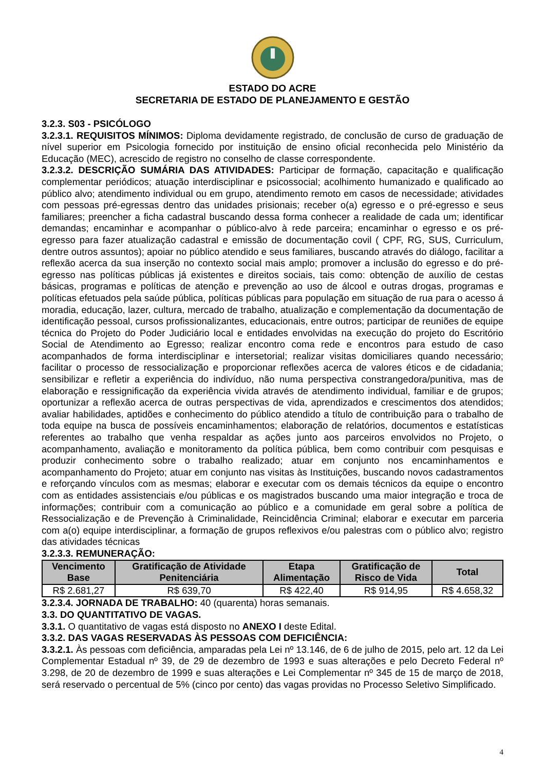ESTADO DO ACRE
SECRETARIA DE ESTADO DE PLANEJAMENTO E GESTÃO
3.2.3. S03 - PSICÓLOGO
3.2.3.1. REQUISITOS MÍNIMOS: Diploma devidamente registrado, de conclusão de curso de graduação de nível superior em Psicologia fornecido por instituição de ensino oficial reconhecida pelo Ministério da Educação (MEC), acrescido de registro no conselho de classe correspondente.
3.2.3.2. DESCRIÇÃO SUMÁRIA DAS ATIVIDADES: Participar de formação, capacitação e qualificação complementar periódicos; atuação interdisciplinar e psicossocial; acolhimento humanizado e qualificado ao público alvo; atendimento individual ou em grupo, atendimento remoto em casos de necessidade; atividades com pessoas pré-egressas dentro das unidades prisionais; receber o(a) egresso e o pré-egresso e seus familiares; preencher a ficha cadastral buscando dessa forma conhecer a realidade de cada um; identificar demandas; encaminhar e acompanhar o público-alvo à rede parceira; encaminhar o egresso e os pré-egresso para fazer atualização cadastral e emissão de documentação covil ( CPF, RG, SUS, Curriculum, dentre outros assuntos); apoiar no público atendido e seus familiares, buscando através do diálogo, facilitar a reflexão acerca da sua inserção no contexto social mais amplo; promover a inclusão do egresso e do pré-egresso nas políticas públicas já existentes e direitos sociais, tais como: obtenção de auxílio de cestas básicas, programas e políticas de atenção e prevenção ao uso de álcool e outras drogas, programas e políticas efetuados pela saúde pública, políticas públicas para população em situação de rua para o acesso á moradia, educação, lazer, cultura, mercado de trabalho, atualização e complementação da documentação de identificação pessoal, cursos profissionalizantes, educacionais, entre outros; participar de reuniões de equipe técnica do Projeto do Poder Judiciário local e entidades envolvidas na execução do projeto do Escritório Social de Atendimento ao Egresso; realizar encontro coma rede e encontros para estudo de caso acompanhados de forma interdisciplinar e intersetorial; realizar visitas domiciliares quando necessário; facilitar o processo de ressocialização e proporcionar reflexões acerca de valores éticos e de cidadania; sensibilizar e refletir a experiência do indivíduo, não numa perspectiva constrangedora/punitiva, mas de elaboração e ressignificação da experiência vivida através de atendimento individual, familiar e de grupos; oportunizar a reflexão acerca de outras perspectivas de vida, aprendizados e crescimentos dos atendidos; avaliar habilidades, aptidões e conhecimento do público atendido a título de contribuição para o trabalho de toda equipe na busca de possíveis encaminhamentos; elaboração de relatórios, documentos e estatísticas referentes ao trabalho que venha respaldar as ações junto aos parceiros envolvidos no Projeto, o acompanhamento, avaliação e monitoramento da política pública, bem como contribuir com pesquisas e produzir conhecimento sobre o trabalho realizado; atuar em conjunto nos encaminhamentos e acompanhamento do Projeto; atuar em conjunto nas visitas às Instituições, buscando novos cadastramentos e reforçando vínculos com as mesmas; elaborar e executar com os demais técnicos da equipe o encontro com as entidades assistenciais e/ou públicas e os magistrados buscando uma maior integração e troca de informações; contribuir com a comunicação ao público e a comunidade em geral sobre a política de Ressocialização e de Prevenção à Criminalidade, Reincidência Criminal; elaborar e executar em parceria com a(o) equipe interdisciplinar, a formação de grupos reflexivos e/ou palestras com o público alvo; registro das atividades técnicas
3.2.3.3. REMUNERAÇÃO:
| Vencimento Base | Gratificação de Atividade Penitenciária | Etapa Alimentação | Gratificação de Risco de Vida | Total |
| --- | --- | --- | --- | --- |
| R$ 2.681,27 | R$ 639,70 | R$ 422,40 | R$ 914,95 | R$ 4.658,32 |
3.2.3.4. JORNADA DE TRABALHO: 40 (quarenta) horas semanais.
3.3. DO QUANTITATIVO DE VAGAS.
3.3.1. O quantitativo de vagas está disposto no ANEXO I deste Edital.
3.3.2. DAS VAGAS RESERVADAS ÀS PESSOAS COM DEFICIÊNCIA:
3.3.2.1. Às pessoas com deficiência, amparadas pela Lei nº 13.146, de 6 de julho de 2015, pelo art. 12 da Lei Complementar Estadual nº 39, de 29 de dezembro de 1993 e suas alterações e pelo Decreto Federal nº 3.298, de 20 de dezembro de 1999 e suas alterações e Lei Complementar nº 345 de 15 de março de 2018, será reservado o percentual de 5% (cinco por cento) das vagas providas no Processo Seletivo Simplificado.
4